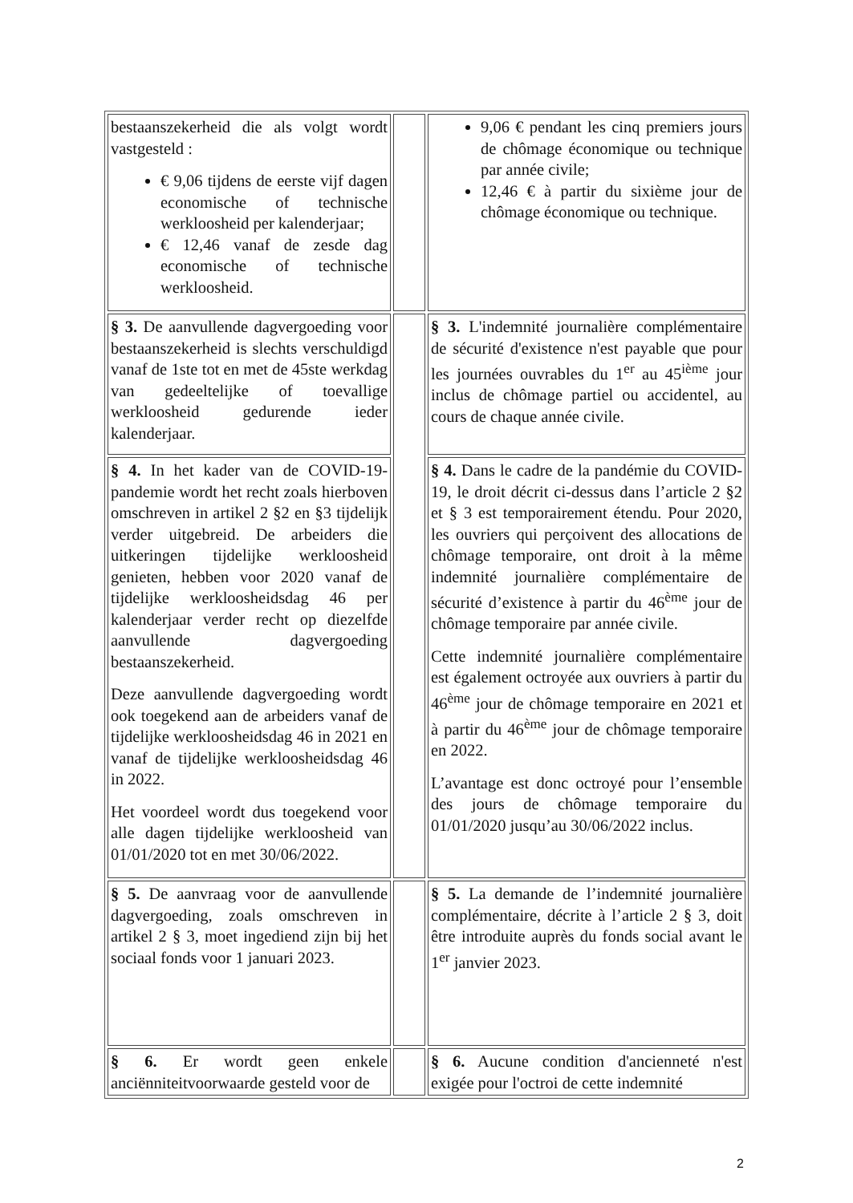| bestaanszekerheid die als volgt wordt vastgesteld : € 9,06 tijdens de eerste vijf dagen economische of technische werkloosheid per kalenderjaar; € 12,46 vanaf de zesde dag economische of technische werkloosheid. | | 9,06 € pendant les cinq premiers jours de chômage économique ou technique par année civile; 12,46 € à partir du sixième jour de chômage économique ou technique. |
| § 3. De aanvullende dagvergoeding voor bestaanszekerheid is slechts verschuldigd vanaf de 1ste tot en met de 45ste werkdag van gedeeltelijke of toevallige werkloosheid gedurende ieder kalenderjaar. | | § 3. L'indemnité journalière complémentaire de sécurité d'existence n'est payable que pour les journées ouvrables du 1<sup>er</sup> au 45<sup>ième</sup> jour inclus de chômage partiel ou accidentel, au cours de chaque année civile. |
| § 4. In het kader van de COVID-19-pandemie wordt het recht zoals hierboven omschreven in artikel 2 §2 en §3 tijdelijk verder uitgebreid. De arbeiders die uitkeringen tijdelijke werkloosheid genieten, hebben voor 2020 vanaf de tijdelijke werkloosheidsdag 46 per kalenderjaar verder recht op diezelfde aanvullende dagvergoeding bestaanszekerheid. Deze aanvullende dagvergoeding wordt ook toegekend aan de arbeiders vanaf de tijdelijke werkloosheidsdag 46 in 2021 en vanaf de tijdelijke werkloosheidsdag 46 in 2022. Het voordeel wordt dus toegekend voor alle dagen tijdelijke werkloosheid van 01/01/2020 tot en met 30/06/2022. | | § 4. Dans le cadre de la pandémie du COVID-19, le droit décrit ci-dessus dans l’article 2 §2 et § 3 est temporairement étendu. Pour 2020, les ouvriers qui perçoivent des allocations de chômage temporaire, ont droit à la même indemnité journalière complémentaire de sécurité d’existence à partir du 46<sup>ème</sup> jour de chômage temporaire par année civile. Cette indemnité journalière complémentaire est également octroyée aux ouvriers à partir du 46<sup>ème</sup> jour de chômage temporaire en 2021 et à partir du 46<sup>ème</sup> jour de chômage temporaire en 2022. L’avantage est donc octroyé pour l’ensemble des jours de chômage temporaire du 01/01/2020 jusqu’au 30/06/2022 inclus. |
| § 5. De aanvraag voor de aanvullende dagvergoeding, zoals omschreven in artikel 2 § 3, moet ingediend zijn bij het sociaal fonds voor 1 januari 2023. | | § 5. La demande de l’indemnité journalière complémentaire, décrite à l’article 2 § 3, doit être introduite auprès du fonds social avant le 1<sup>er</sup> janvier 2023. |
| § 6. Er wordt geen enkele anciënniteitvoorwaarde gesteld voor de | | § 6. Aucune condition d'ancienneté n'est exigée pour l'octroi de cette indemnité |
2